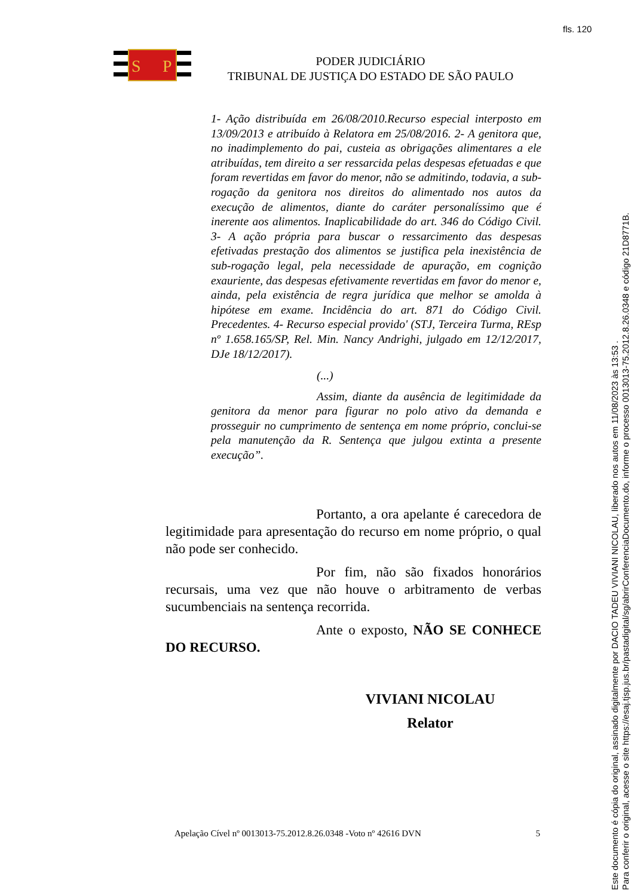fls. 120
S
P
PODER JUDICIÁRIO
TRIBUNAL DE JUSTIÇA DO ESTADO DE SÃO PAULO
1- Ação distribuída em 26/08/2010.Recurso especial interposto em 13/09/2013 e atribuído à Relatora em 25/08/2016. 2- A genitora que, no inadimplemento do pai, custeia as obrigações alimentares a ele atribuídas, tem direito a ser ressarcida pelas despesas efetuadas e que foram revertidas em favor do menor, não se admitindo, todavia, a sub-rogação da genitora nos direitos do alimentado nos autos da execução de alimentos, diante do caráter personalíssimo que é inerente aos alimentos. Inaplicabilidade do art. 346 do Código Civil. 3- A ação própria para buscar o ressarcimento das despesas efetivadas prestação dos alimentos se justifica pela inexistência de sub-rogação legal, pela necessidade de apuração, em cognição exauriente, das despesas efetivamente revertidas em favor do menor e, ainda, pela existência de regra jurídica que melhor se amolda à hipótese em exame. Incidência do art. 871 do Código Civil. Precedentes. 4- Recurso especial provido' (STJ, Terceira Turma, REsp nº 1.658.165/SP, Rel. Min. Nancy Andrighi, julgado em 12/12/2017, DJe 18/12/2017).
(...)
Assim, diante da ausência de legitimidade da genitora da menor para figurar no polo ativo da demanda e prosseguir no cumprimento de sentença em nome próprio, conclui-se pela manutenção da R. Sentença que julgou extinta a presente execução”.
Portanto, a ora apelante é carecedora de legitimidade para apresentação do recurso em nome próprio, o qual não pode ser conhecido.
Por fim, não são fixados honorários recursais, uma vez que não houve o arbitramento de verbas sucumbenciais na sentença recorrida.
Ante o exposto, NÃO SE CONHECE DO RECURSO.
VIVIANI NICOLAU
Relator
Apelação Cível nº 0013013-75.2012.8.26.0348 -Voto nº 42616 DVN 5
Este documento é cópia do original, assinado digitalmente por DACIO TADEU VIVIANI NICOLAU, liberado nos autos em 11/08/2023 às 13:53 .
Para conferir o original, acesse o site https://esaj.tjsp.jus.br/pastadigital/sg/abrirConferenciaDocumento.do, informe o processo 0013013-75.2012.8.26.0348 e código 21D8771B.